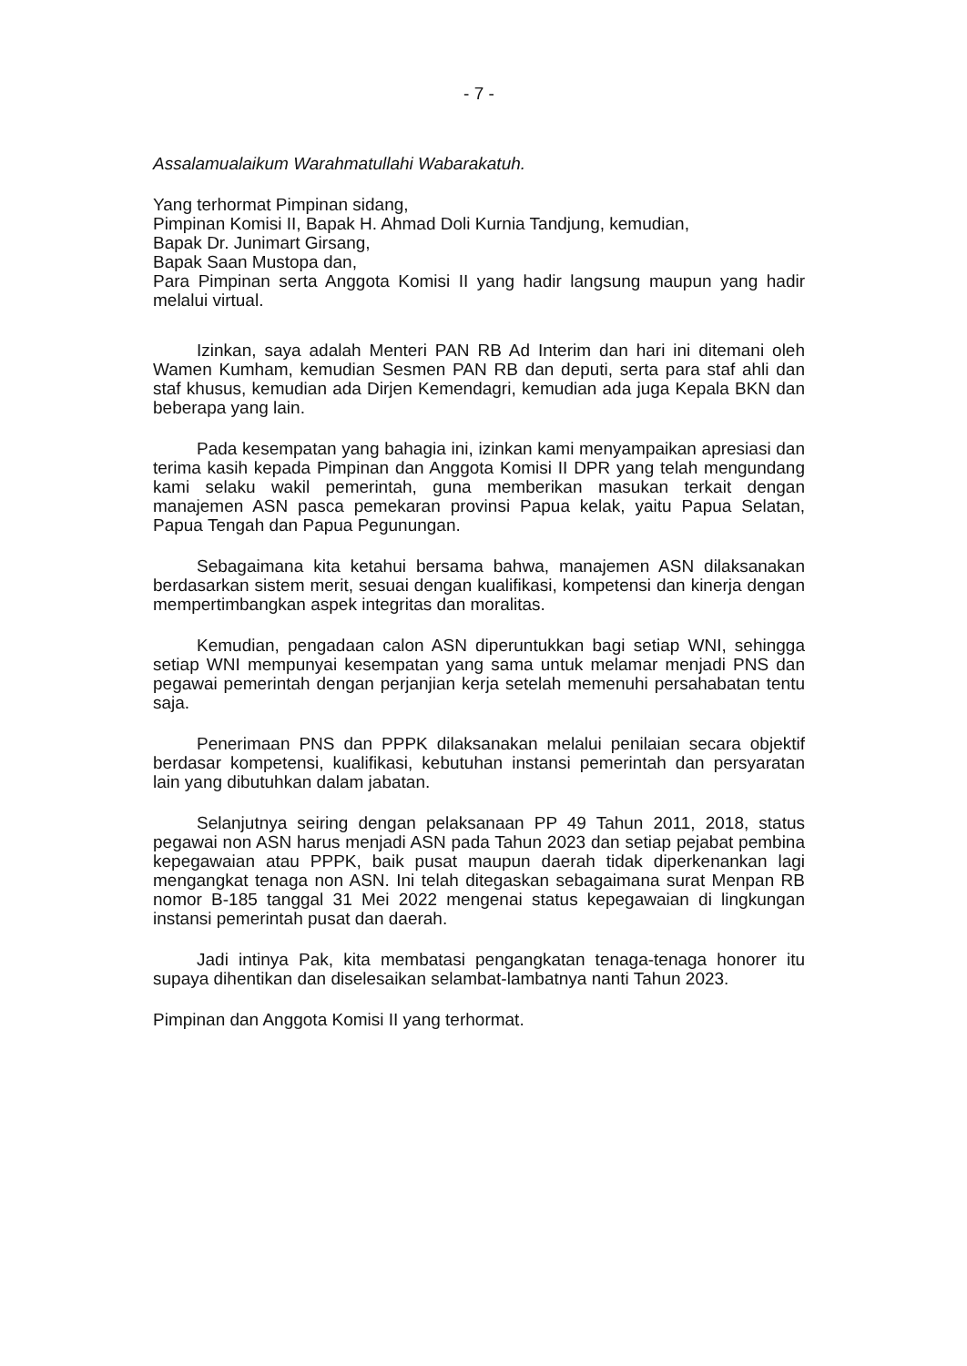- 7 -
Assalamualaikum Warahmatullahi Wabarakatuh.
Yang terhormat Pimpinan sidang,
Pimpinan Komisi II, Bapak H. Ahmad Doli Kurnia Tandjung, kemudian,
Bapak Dr. Junimart Girsang,
Bapak Saan Mustopa dan,
Para Pimpinan serta Anggota Komisi II yang hadir langsung maupun yang hadir melalui virtual.
Izinkan, saya adalah Menteri PAN RB Ad Interim dan hari ini ditemani oleh Wamen Kumham, kemudian Sesmen PAN RB dan deputi, serta para staf ahli dan staf khusus, kemudian ada Dirjen Kemendagri, kemudian ada juga Kepala BKN dan beberapa yang lain.
Pada kesempatan yang bahagia ini, izinkan kami menyampaikan apresiasi dan terima kasih kepada Pimpinan dan Anggota Komisi II DPR yang telah mengundang kami selaku wakil pemerintah, guna memberikan masukan terkait dengan manajemen ASN pasca pemekaran provinsi Papua kelak, yaitu Papua Selatan, Papua Tengah dan Papua Pegunungan.
Sebagaimana kita ketahui bersama bahwa, manajemen ASN dilaksanakan berdasarkan sistem merit, sesuai dengan kualifikasi, kompetensi dan kinerja dengan mempertimbangkan aspek integritas dan moralitas.
Kemudian, pengadaan calon ASN diperuntukkan bagi setiap WNI, sehingga setiap WNI mempunyai kesempatan yang sama untuk melamar menjadi PNS dan pegawai pemerintah dengan perjanjian kerja setelah memenuhi persahabatan tentu saja.
Penerimaan PNS dan PPPK dilaksanakan melalui penilaian secara objektif berdasar kompetensi, kualifikasi, kebutuhan instansi pemerintah dan persyaratan lain yang dibutuhkan dalam jabatan.
Selanjutnya seiring dengan pelaksanaan PP 49 Tahun 2011, 2018, status pegawai non ASN harus menjadi ASN pada Tahun 2023 dan setiap pejabat pembina kepegawaian atau PPPK, baik pusat maupun daerah tidak diperkenankan lagi mengangkat tenaga non ASN. Ini telah ditegaskan sebagaimana surat Menpan RB nomor B-185 tanggal 31 Mei 2022 mengenai status kepegawaian di lingkungan instansi pemerintah pusat dan daerah.
Jadi intinya Pak, kita membatasi pengangkatan tenaga-tenaga honorer itu supaya dihentikan dan diselesaikan selambat-lambatnya nanti Tahun 2023.
Pimpinan dan Anggota Komisi II yang terhormat.